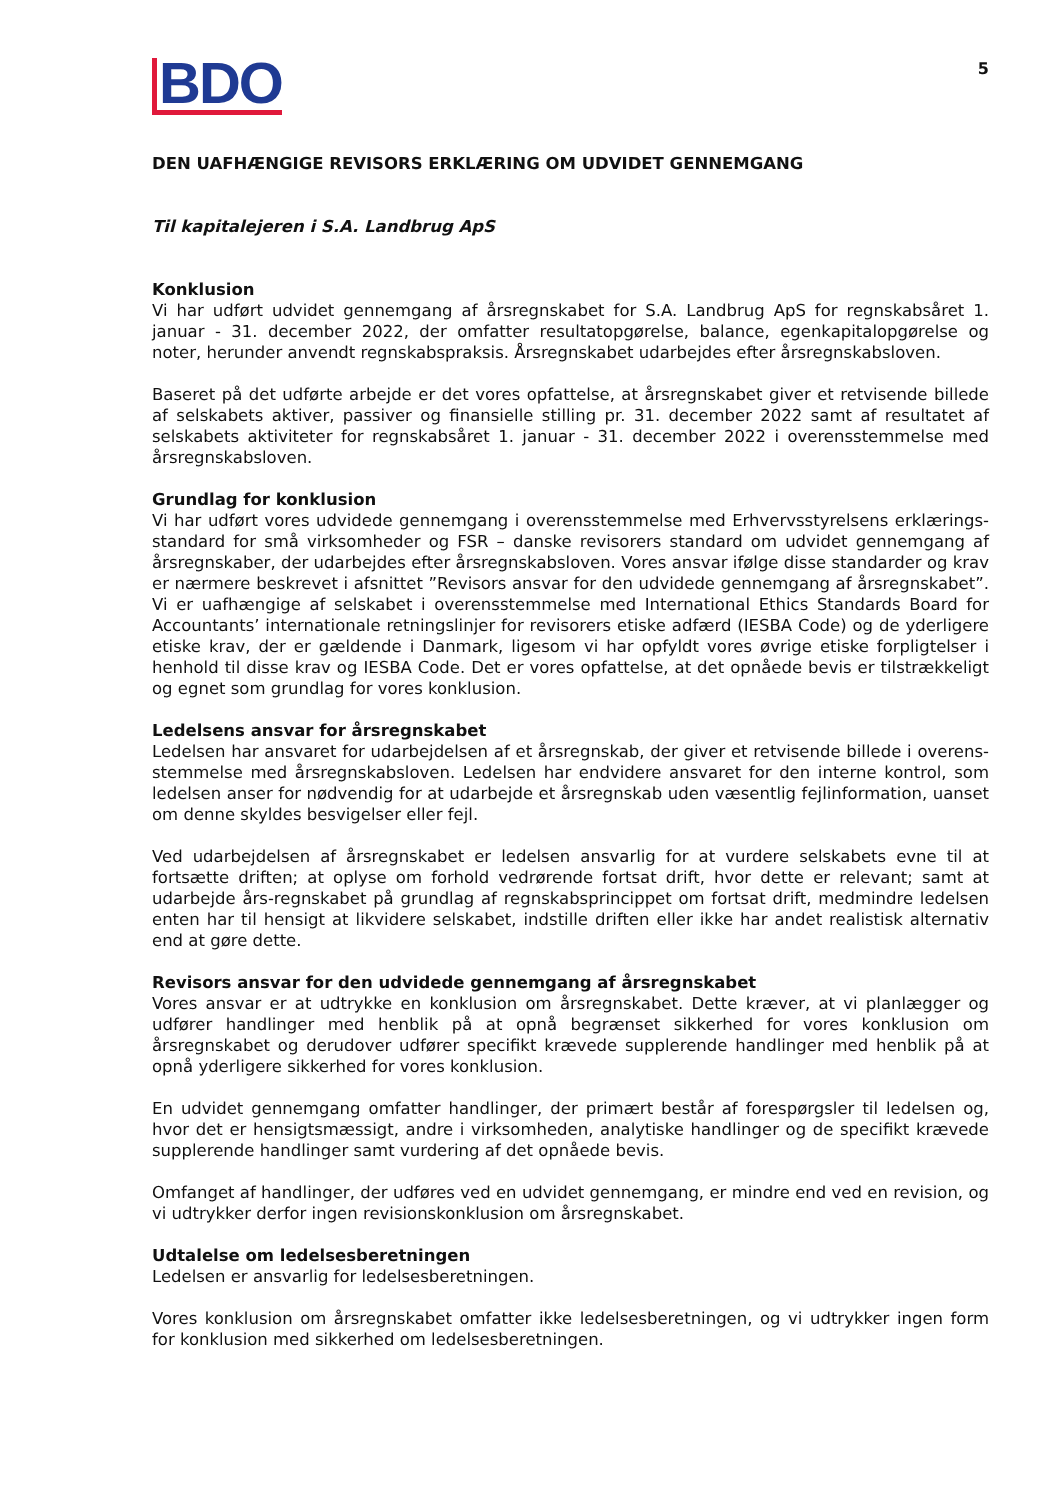BDO
5
DEN UAFHÆNGIGE REVISORS ERKLÆRING OM UDVIDET GENNEMGANG
Til kapitalejeren i S.A. Landbrug ApS
Konklusion
Vi har udført udvidet gennemgang af årsregnskabet for S.A. Landbrug ApS for regnskabsåret 1. januar - 31. december 2022, der omfatter resultatopgørelse, balance, egenkapitalopgørelse og noter, herunder anvendt regnskabspraksis. Årsregnskabet udarbejdes efter årsregnskabsloven.
Baseret på det udførte arbejde er det vores opfattelse, at årsregnskabet giver et retvisende billede af selskabets aktiver, passiver og finansielle stilling pr. 31. december 2022 samt af resultatet af selskabets aktiviteter for regnskabsåret 1. januar - 31. december 2022 i overensstemmelse med årsregnskabsloven.
Grundlag for konklusion
Vi har udført vores udvidede gennemgang i overensstemmelse med Erhvervsstyrelsens erklærings-standard for små virksomheder og FSR – danske revisorers standard om udvidet gennemgang af årsregnskaber, der udarbejdes efter årsregnskabsloven. Vores ansvar ifølge disse standarder og krav er nærmere beskrevet i afsnittet ”Revisors ansvar for den udvidede gennemgang af årsregnskabet”. Vi er uafhængige af selskabet i overensstemmelse med International Ethics Standards Board for Accountants’ internationale retningslinjer for revisorers etiske adfærd (IESBA Code) og de yderligere etiske krav, der er gældende i Danmark, ligesom vi har opfyldt vores øvrige etiske forpligtelser i henhold til disse krav og IESBA Code. Det er vores opfattelse, at det opnåede bevis er tilstrækkeligt og egnet som grundlag for vores konklusion.
Ledelsens ansvar for årsregnskabet
Ledelsen har ansvaret for udarbejdelsen af et årsregnskab, der giver et retvisende billede i overens-stemmelse med årsregnskabsloven. Ledelsen har endvidere ansvaret for den interne kontrol, som ledelsen anser for nødvendig for at udarbejde et årsregnskab uden væsentlig fejlinformation, uanset om denne skyldes besvigelser eller fejl.
Ved udarbejdelsen af årsregnskabet er ledelsen ansvarlig for at vurdere selskabets evne til at fortsætte driften; at oplyse om forhold vedrørende fortsat drift, hvor dette er relevant; samt at udarbejde års-regnskabet på grundlag af regnskabsprincippet om fortsat drift, medmindre ledelsen enten har til hensigt at likvidere selskabet, indstille driften eller ikke har andet realistisk alternativ end at gøre dette.
Revisors ansvar for den udvidede gennemgang af årsregnskabet
Vores ansvar er at udtrykke en konklusion om årsregnskabet. Dette kræver, at vi planlægger og udfører handlinger med henblik på at opnå begrænset sikkerhed for vores konklusion om årsregnskabet og derudover udfører specifikt krævede supplerende handlinger med henblik på at opnå yderligere sikkerhed for vores konklusion.
En udvidet gennemgang omfatter handlinger, der primært består af forespørgsler til ledelsen og, hvor det er hensigtsmæssigt, andre i virksomheden, analytiske handlinger og de specifikt krævede supplerende handlinger samt vurdering af det opnåede bevis.
Omfanget af handlinger, der udføres ved en udvidet gennemgang, er mindre end ved en revision, og vi udtrykker derfor ingen revisionskonklusion om årsregnskabet.
Udtalelse om ledelsesberetningen
Ledelsen er ansvarlig for ledelsesberetningen.
Vores konklusion om årsregnskabet omfatter ikke ledelsesberetningen, og vi udtrykker ingen form for konklusion med sikkerhed om ledelsesberetningen.